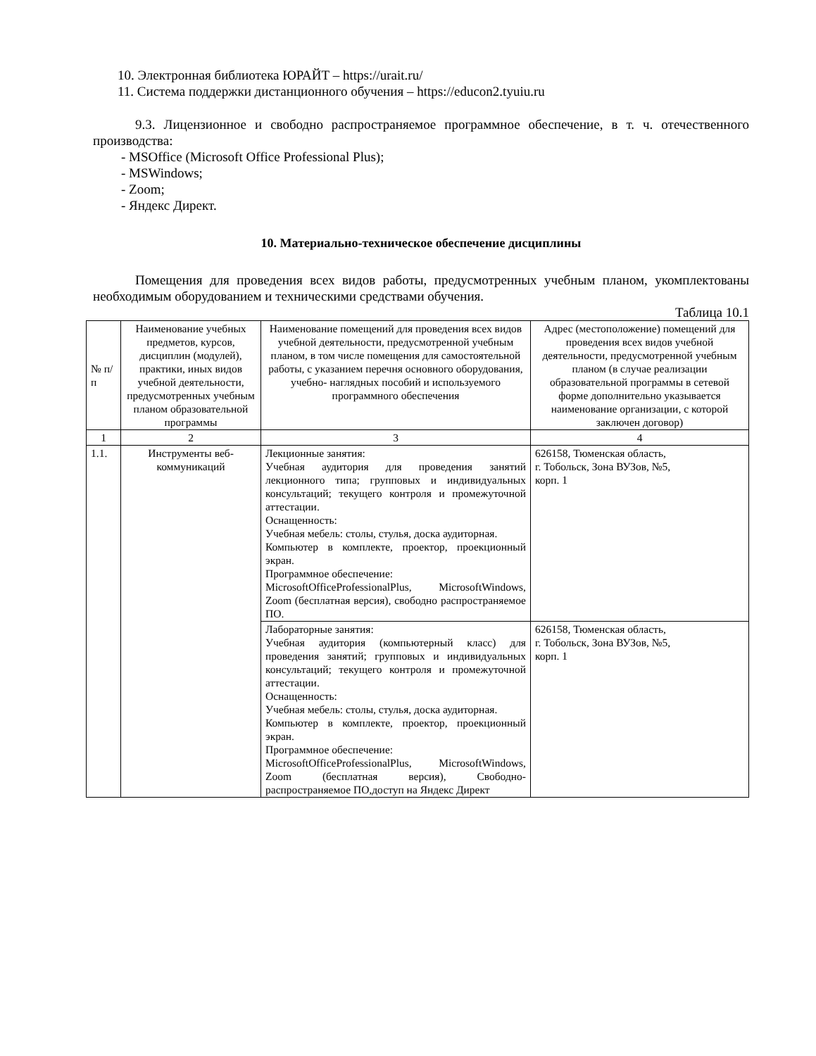10. Электронная библиотека ЮРАЙТ – https://urait.ru/
11. Система поддержки дистанционного обучения – https://educon2.tyuiu.ru
9.3. Лицензионное и свободно распространяемое программное обеспечение, в т. ч. отечественного производства:
- MSOffice (Microsoft Office Professional Plus);
- MSWindows;
- Zoom;
- Яндекс Директ.
10. Материально-техническое обеспечение дисциплины
Помещения для проведения всех видов работы, предусмотренных учебным планом, укомплектованы необходимым оборудованием и техническими средствами обучения.
Таблица 10.1
| № п/п | Наименование учебных предметов, курсов, дисциплин (модулей), практики, иных видов учебной деятельности, предусмотренных учебным планом образовательной программы | Наименование помещений для проведения всех видов учебной деятельности, предусмотренной учебным планом, в том числе помещения для самостоятельной работы, с указанием перечня основного оборудования, учебно- наглядных пособий и используемого программного обеспечения | Адрес (местоположение) помещений для проведения всех видов учебной деятельности, предусмотренной учебным планом (в случае реализации образовательной программы в сетевой форме дополнительно указывается наименование организации, с которой заключен договор) |
| --- | --- | --- | --- |
| 1 | 2 | 3 | 4 |
| 1.1. | Инструменты веб-коммуникаций | Лекционные занятия: Учебная аудитория для проведения занятий лекционного типа; групповых и индивидуальных консультаций; текущего контроля и промежуточной аттестации. Оснащенность: Учебная мебель: столы, стулья, доска аудиторная. Компьютер в комплекте, проектор, проекционный экран. Программное обеспечение: MicrosoftOfficeProfessionalPlus, MicrosoftWindows, Zoom (бесплатная версия), свободно распространяемое ПО. | 626158, Тюменская область, г. Тобольск, Зона ВУЗов, №5, корп. 1 |
| | | Лабораторные занятия: Учебная аудитория (компьютерный класс) для проведения занятий; групповых и индивидуальных консультаций; текущего контроля и промежуточной аттестации. Оснащенность: Учебная мебель: столы, стулья, доска аудиторная. Компьютер в комплекте, проектор, проекционный экран. Программное обеспечение: MicrosoftOfficeProfessionalPlus, MicrosoftWindows, Zoom (бесплатная версия), Свободно- распространяемое ПО,доступ на Яндекс Директ | 626158, Тюменская область, г. Тобольск, Зона ВУЗов, №5, корп. 1 |